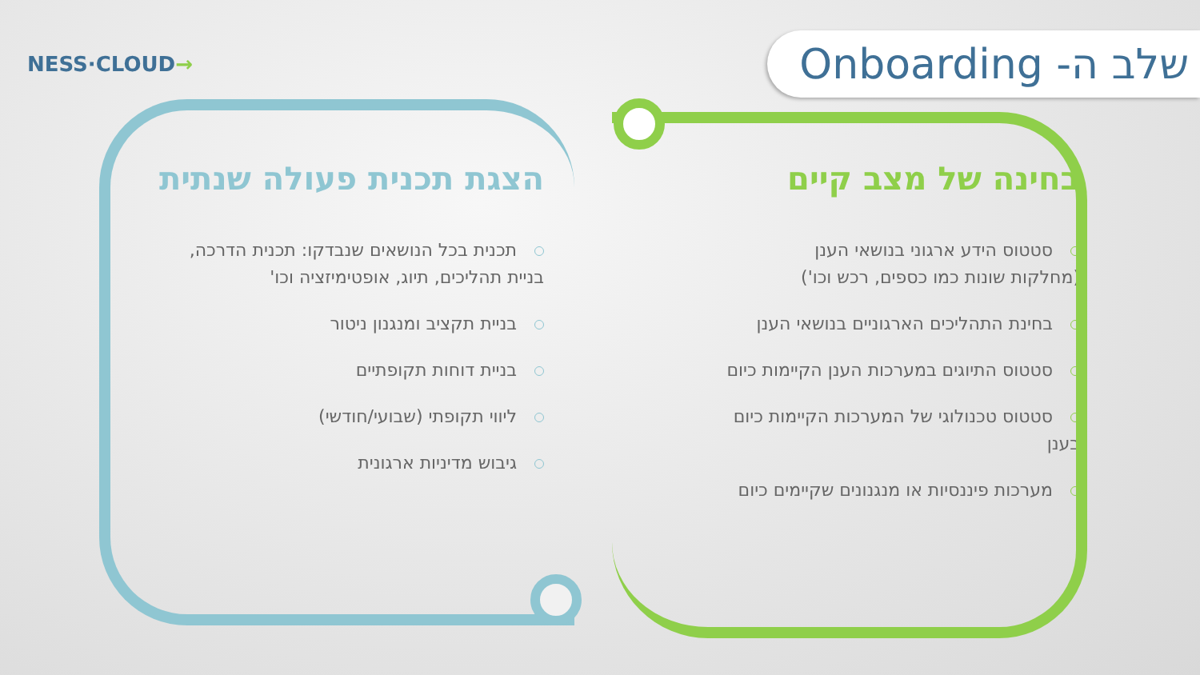NESS·CLOUD→
שלב ה- Onboarding
בחינה של מצב קיים
סטטוס הידע ארגוני בנושאי הענן
(מחלקות שונות כמו כספים, רכש וכו')
בחינת התהליכים הארגוניים בנושאי הענן
סטטוס התיוגים במערכות הענן הקיימות כיום
סטטוס טכנולוגי של המערכות הקיימות כיום בענן
מערכות פיננסיות או מנגנונים שקיימים כיום
הצגת תכנית פעולה שנתית
תכנית בכל הנושאים שנבדקו: תכנית הדרכה,
בניית תהליכים, תיוג, אופטימיזציה וכו'
בניית תקציב ומנגנון ניטור
בניית דוחות תקופתיים
ליווי תקופתי (שבועי/חודשי)
גיבוש מדיניות ארגונית